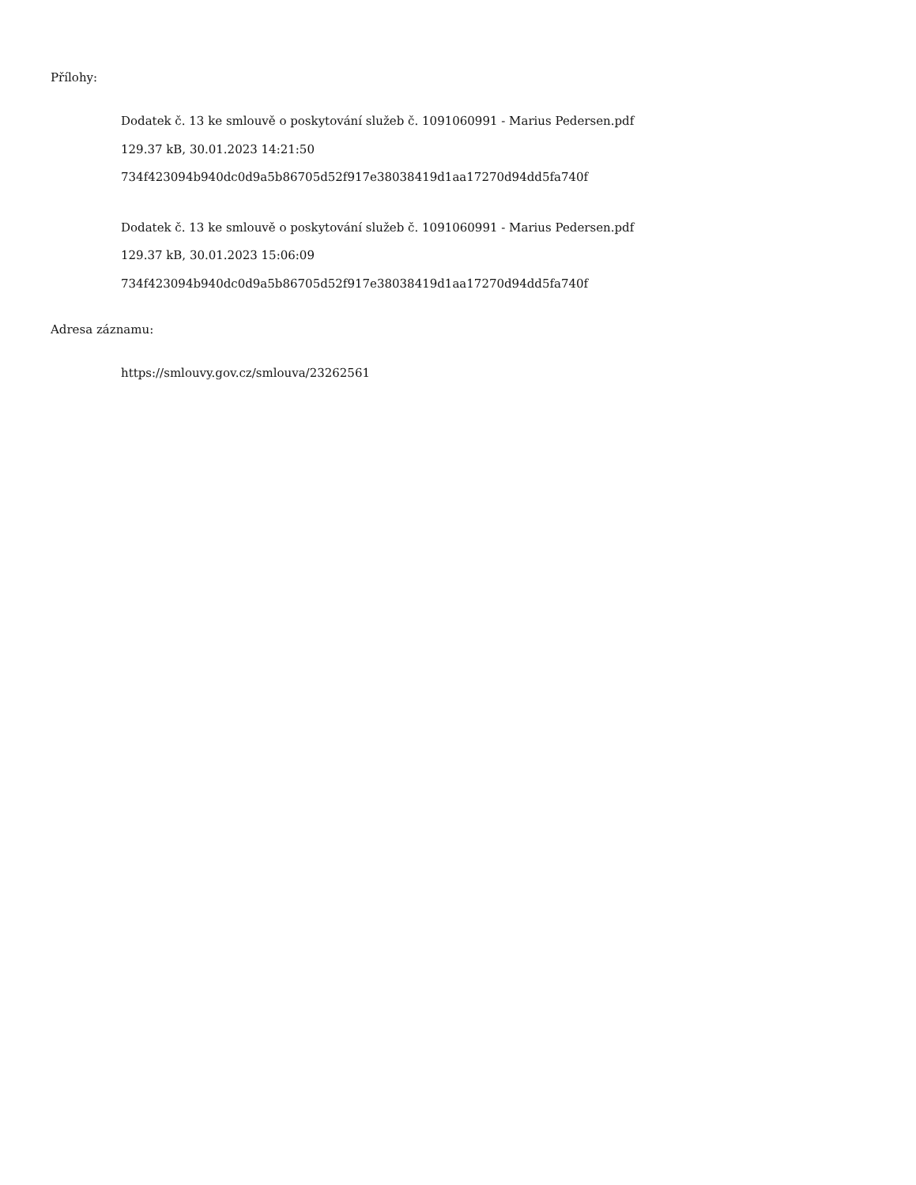Přílohy:
Dodatek č. 13 ke smlouvě o poskytování služeb č. 1091060991 - Marius Pedersen.pdf
129.37 kB, 30.01.2023 14:21:50
734f423094b940dc0d9a5b86705d52f917e38038419d1aa17270d94dd5fa740f
Dodatek č. 13 ke smlouvě o poskytování služeb č. 1091060991 - Marius Pedersen.pdf
129.37 kB, 30.01.2023 15:06:09
734f423094b940dc0d9a5b86705d52f917e38038419d1aa17270d94dd5fa740f
Adresa záznamu:
https://smlouvy.gov.cz/smlouva/23262561